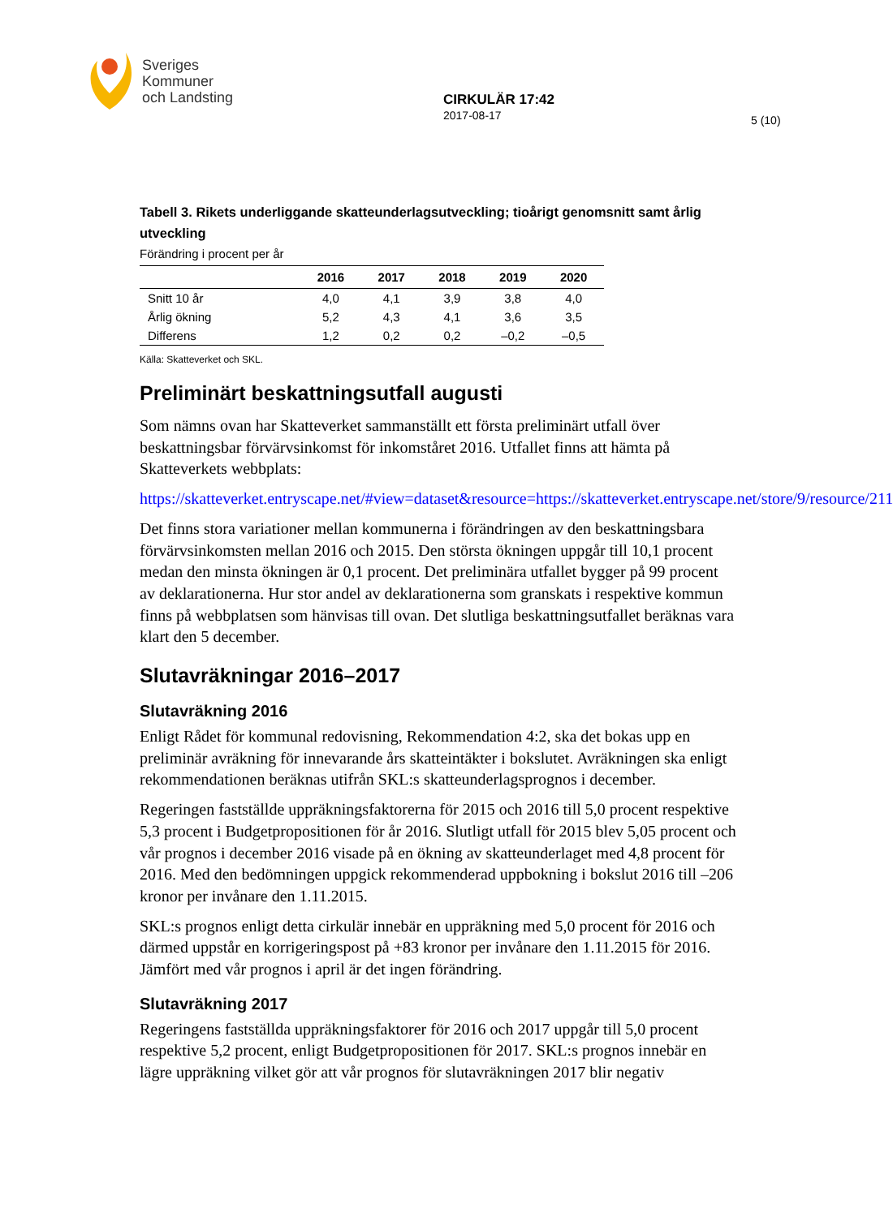Sveriges
Kommuner
och Landsting
CIRKULÄR 17:42
2017-08-17
5 (10)
Tabell 3. Rikets underliggande skatteunderlagsutveckling; tioårigt genomsnitt samt årlig utveckling
Förändring i procent per år
| | 2016 | 2017 | 2018 | 2019 | 2020 |
| --- | --- | --- | --- | --- | --- |
| Snitt 10 år | 4,0 | 4,1 | 3,9 | 3,8 | 4,0 |
| Årlig ökning | 5,2 | 4,3 | 4,1 | 3,6 | 3,5 |
| Differens | 1,2 | 0,2 | 0,2 | –0,2 | –0,5 |
Källa: Skatteverket och SKL.
Preliminärt beskattningsutfall augusti
Som nämns ovan har Skatteverket sammanställt ett första preliminärt utfall över beskattningsbar förvärvsinkomst för inkomståret 2016. Utfallet finns att hämta på Skatteverkets webbplats:
https://skatteverket.entryscape.net/#view=dataset&resource=https://skatteverket.entryscape.net/store/9/resource/211
Det finns stora variationer mellan kommunerna i förändringen av den beskattningsbara förvärvsinkomsten mellan 2016 och 2015. Den största ökningen uppgår till 10,1 procent medan den minsta ökningen är 0,1 procent. Det preliminära utfallet bygger på 99 procent av deklarationerna. Hur stor andel av deklarationerna som granskats i respektive kommun finns på webbplatsen som hänvisas till ovan. Det slutliga beskattningsutfallet beräknas vara klart den 5 december.
Slutavräkningar 2016–2017
Slutavräkning 2016
Enligt Rådet för kommunal redovisning, Rekommendation 4:2, ska det bokas upp en preliminär avräkning för innevarande års skatteintäkter i bokslutet. Avräkningen ska enligt rekommendationen beräknas utifrån SKL:s skatteunderlagsprognos i december.
Regeringen fastställde uppräkningsfaktorerna för 2015 och 2016 till 5,0 procent respektive 5,3 procent i Budgetpropositionen för år 2016. Slutligt utfall för 2015 blev 5,05 procent och vår prognos i december 2016 visade på en ökning av skatteunderlaget med 4,8 procent för 2016. Med den bedömningen uppgick rekommenderad uppbokning i bokslut 2016 till –206 kronor per invånare den 1.11.2015.
SKL:s prognos enligt detta cirkulär innebär en uppräkning med 5,0 procent för 2016 och därmed uppstår en korrigeringspost på +83 kronor per invånare den 1.11.2015 för 2016. Jämfört med vår prognos i april är det ingen förändring.
Slutavräkning 2017
Regeringens fastställda uppräkningsfaktorer för 2016 och 2017 uppgår till 5,0 procent respektive 5,2 procent, enligt Budgetpropositionen för 2017. SKL:s prognos innebär en lägre uppräkning vilket gör att vår prognos för slutavräkningen 2017 blir negativ